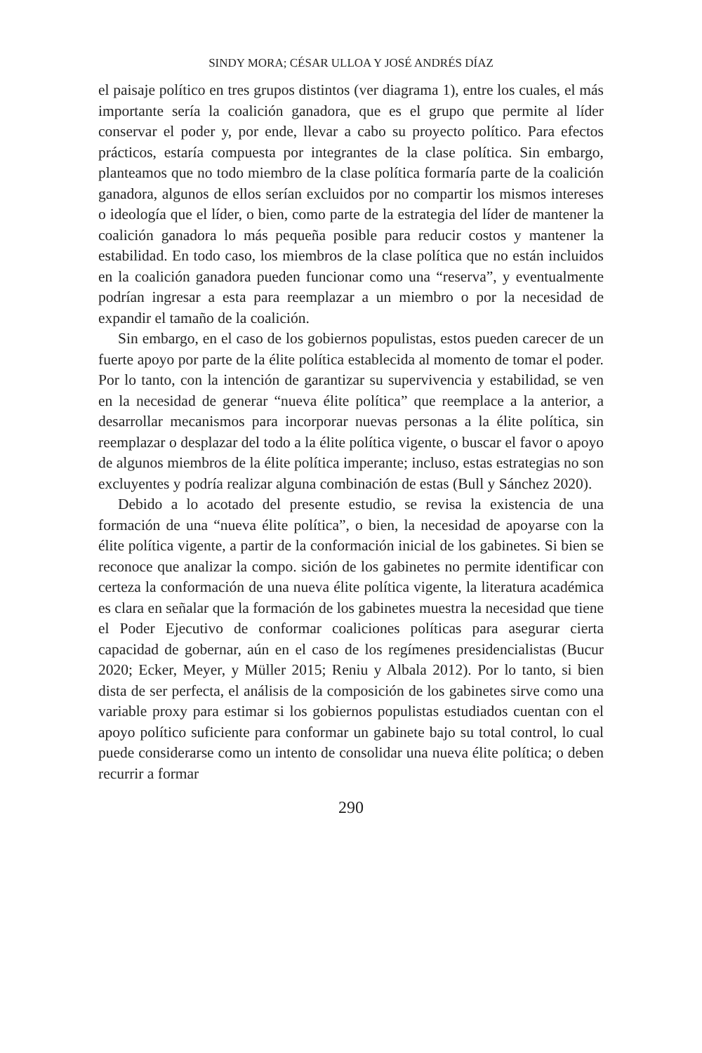SINDY MORA; CÉSAR ULLOA Y JOSÉ ANDRÉS DÍAZ
el paisaje político en tres grupos distintos (ver diagrama 1), entre los cuales, el más importante sería la coalición ganadora, que es el grupo que permite al líder conservar el poder y, por ende, llevar a cabo su proyecto político. Para efectos prácticos, estaría compuesta por integrantes de la clase política. Sin embargo, planteamos que no todo miembro de la clase política formaría parte de la coalición ganadora, algunos de ellos serían excluidos por no compartir los mismos intereses o ideología que el líder, o bien, como parte de la estrategia del líder de mantener la coalición ganadora lo más pequeña posible para reducir costos y mantener la estabilidad. En todo caso, los miembros de la clase política que no están incluidos en la coalición ganadora pueden funcionar como una “reserva”, y eventualmente podrían ingresar a esta para reemplazar a un miembro o por la necesidad de expandir el tamaño de la coalición.
Sin embargo, en el caso de los gobiernos populistas, estos pueden carecer de un fuerte apoyo por parte de la élite política establecida al momento de tomar el poder. Por lo tanto, con la intención de garantizar su supervivencia y estabilidad, se ven en la necesidad de generar “nueva élite política” que reemplace a la anterior, a desarrollar mecanismos para incorporar nuevas personas a la élite política, sin reemplazar o desplazar del todo a la élite política vigente, o buscar el favor o apoyo de algunos miembros de la élite política imperante; incluso, estas estrategias no son excluyentes y podría realizar alguna combinación de estas (Bull y Sánchez 2020).
Debido a lo acotado del presente estudio, se revisa la existencia de una formación de una “nueva élite política”, o bien, la necesidad de apoyarse con la élite política vigente, a partir de la conformación inicial de los gabinetes. Si bien se reconoce que analizar la compo. sición de los gabinetes no permite identificar con certeza la conformación de una nueva élite política vigente, la literatura académica es clara en señalar que la formación de los gabinetes muestra la necesidad que tiene el Poder Ejecutivo de conformar coaliciones políticas para asegurar cierta capacidad de gobernar, aún en el caso de los regímenes presidencialistas (Bucur 2020; Ecker, Meyer, y Müller 2015; Reniu y Albala 2012). Por lo tanto, si bien dista de ser perfecta, el análisis de la composición de los gabinetes sirve como una variable proxy para estimar si los gobiernos populistas estudiados cuentan con el apoyo político suficiente para conformar un gabinete bajo su total control, lo cual puede considerarse como un intento de consolidar una nueva élite política; o deben recurrir a formar
290